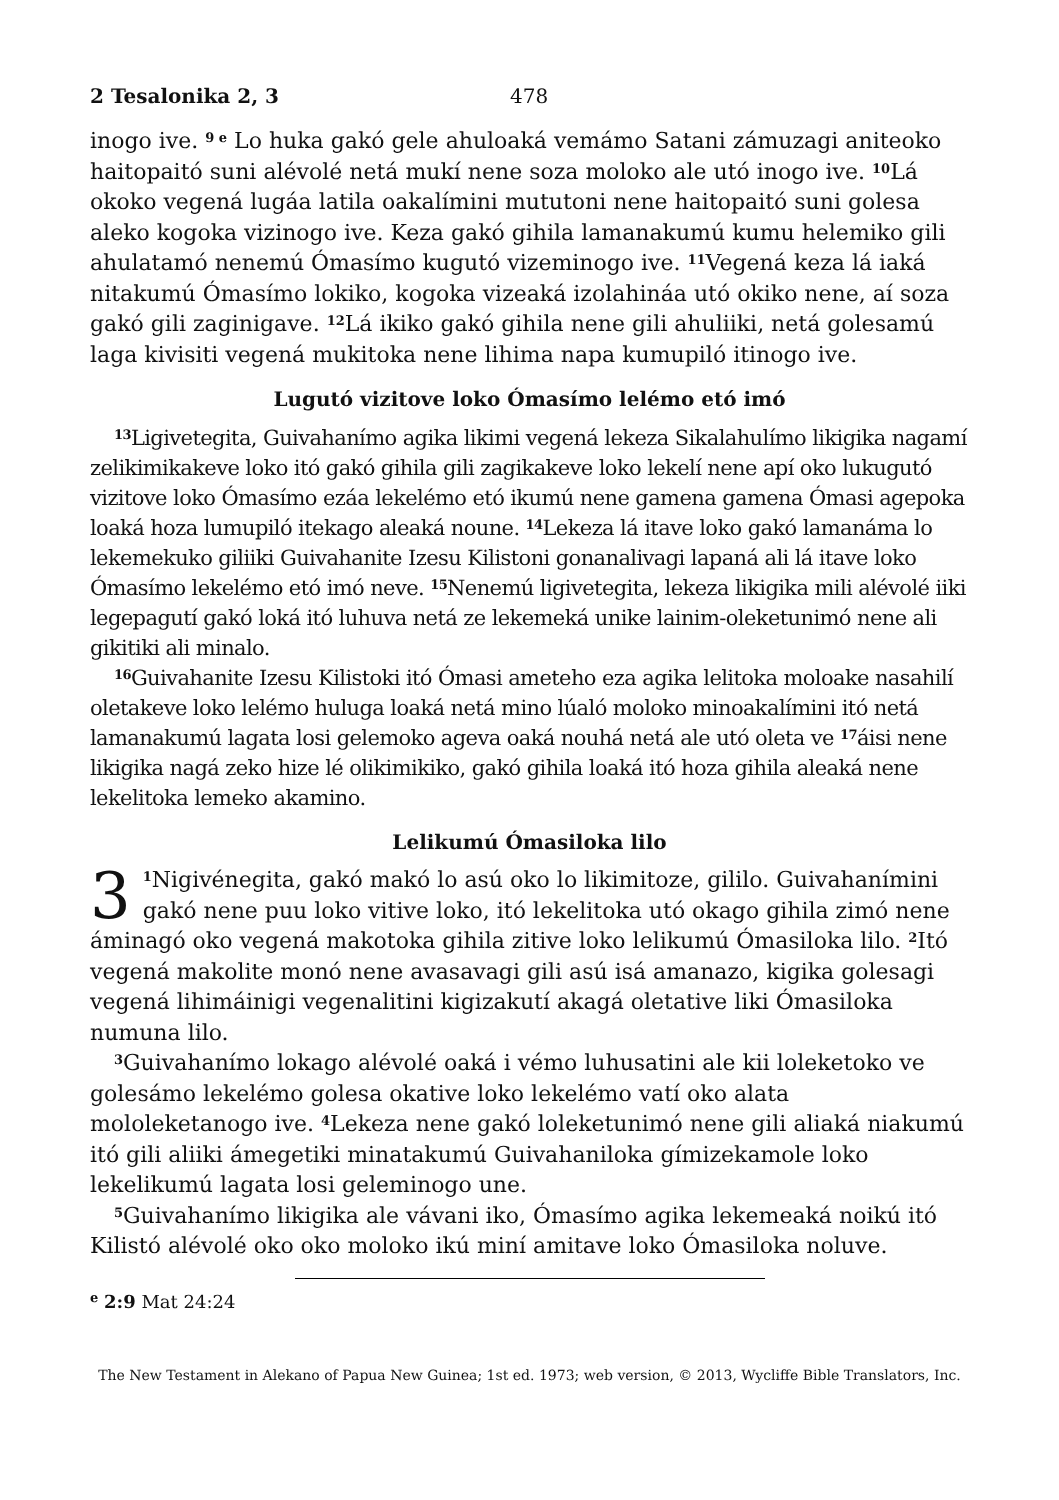2 Tesalonika 2, 3 478
inogo ive. <sup>9 e</sup> Lo huka gakó gele ahuloaká vemámo Satani zámuzagi aniteoko haitopaitó suni alévolé netá mukí nene soza moloko ale utó inogo ive. <sup>10</sup>Lá okoko vegená lugáa latila oakalímini mututoni nene haitopaitó suni golesa aleko kogoka vizinogo ive. Keza gakó gihila lamanakumú kumu helemiko gili ahulatamó nenemú Ómasímo kugutó vizeminogo ive. <sup>11</sup>Vegená keza lá iaká nitakumú Ómasímo lokiko, kogoka vizeaká izolahináa utó okiko nene, aí soza gakó gili zaginigave. <sup>12</sup>Lá ikiko gakó gihila nene gili ahuliiki, netá golesamú laga kivisiti vegená mukitoka nene lihima napa kumupiló itinogo ive.
Lugutó vizitove loko Ómasímo lelémo etó imó
<sup>13</sup> Ligivetegita, Guivahanímo agika likimi vegená lekeza Sikalahulímo likigika nagamí zelikimikakeve loko itó gakó gihila gili zagikakeve loko lekelí nene apí oko lukugutó vizitove loko Ómasímo ezáa lekelémo etó ikumú nene gamena gamena Ómasi agepoka loaká hoza lumupiló itekago aleaká noune. <sup>14</sup>Lekeza lá itave loko gakó lamanáma lo lekemekuko giliiki Guivahanite Izesu Kilistoni gonanalivagi lapaná ali lá itave loko Ómasímo lekelémo etó imó neve. <sup>15</sup>Nenemú ligivetegita, lekeza likigika mili alévolé iiki legepagutí gakó loká itó luhuva netá ze lekemeká unike lainim-oleketunimó nene ali gikitiki ali minalo.
<sup>16</sup> Guivahanite Izesu Kilistoki itó Ómasi ameteho eza agika lelitoka moloake nasahilí oletakeve loko lelémo huluga loaká netá mino lúaló moloko minoakalímini itó netá lamanakumú lagata losi gelemoko ageva oaká nouhá netá ale utó oleta ve <sup>17</sup>áisi nene likigika nagá zeko hize lé olikimikiko, gakó gihila loaká itó hoza gihila aleaká nene lekelitoka lemeko akamino.
Lelikumú Ómasiloka lilo
3<sup>1</sup>Nigivénegita, gakó makó lo asú oko lo likimitoze, gililo. Guivahanímini gakó nene puu loko vitive loko, itó lekelitoka utó okago gihila zimó nene áminagó oko vegená makotoka gihila zitive loko lelikumú Ómasiloka lilo. <sup>2</sup>Itó vegená makolite monó nene avasavagi gili asú isá amanazo, kigika golesagi vegená lihimáinigi vegenalitini kigizakutí akagá oletative liki Ómasiloka numuna lilo.
<sup>3</sup> Guivahanímo lokago alévolé oaká i vémo luhusatini ale kii loleketoko ve golesámo lekelémo golesa okative loko lekelémo vatí oko alata mololeketanogo ive. <sup>4</sup>Lekeza nene gakó loleketunimó nene gili aliaká niakumú itó gili aliiki ámegetiki minatakumú Guivahaniloka gímizekamole loko lekelikumú lagata losi geleminogo une.
<sup>5</sup> Guivahanímo likigika ale vávani iko, Ómasímo agika lekemeaká noikú itó Kilistó alévolé oko oko moloko ikú miní amitave loko Ómasiloka noluve.
<sup>e</sup> 2:9 Mat 24:24
The New Testament in Alekano of Papua New Guinea; 1st ed. 1973; web version, © 2013, Wycliffe Bible Translators, Inc.